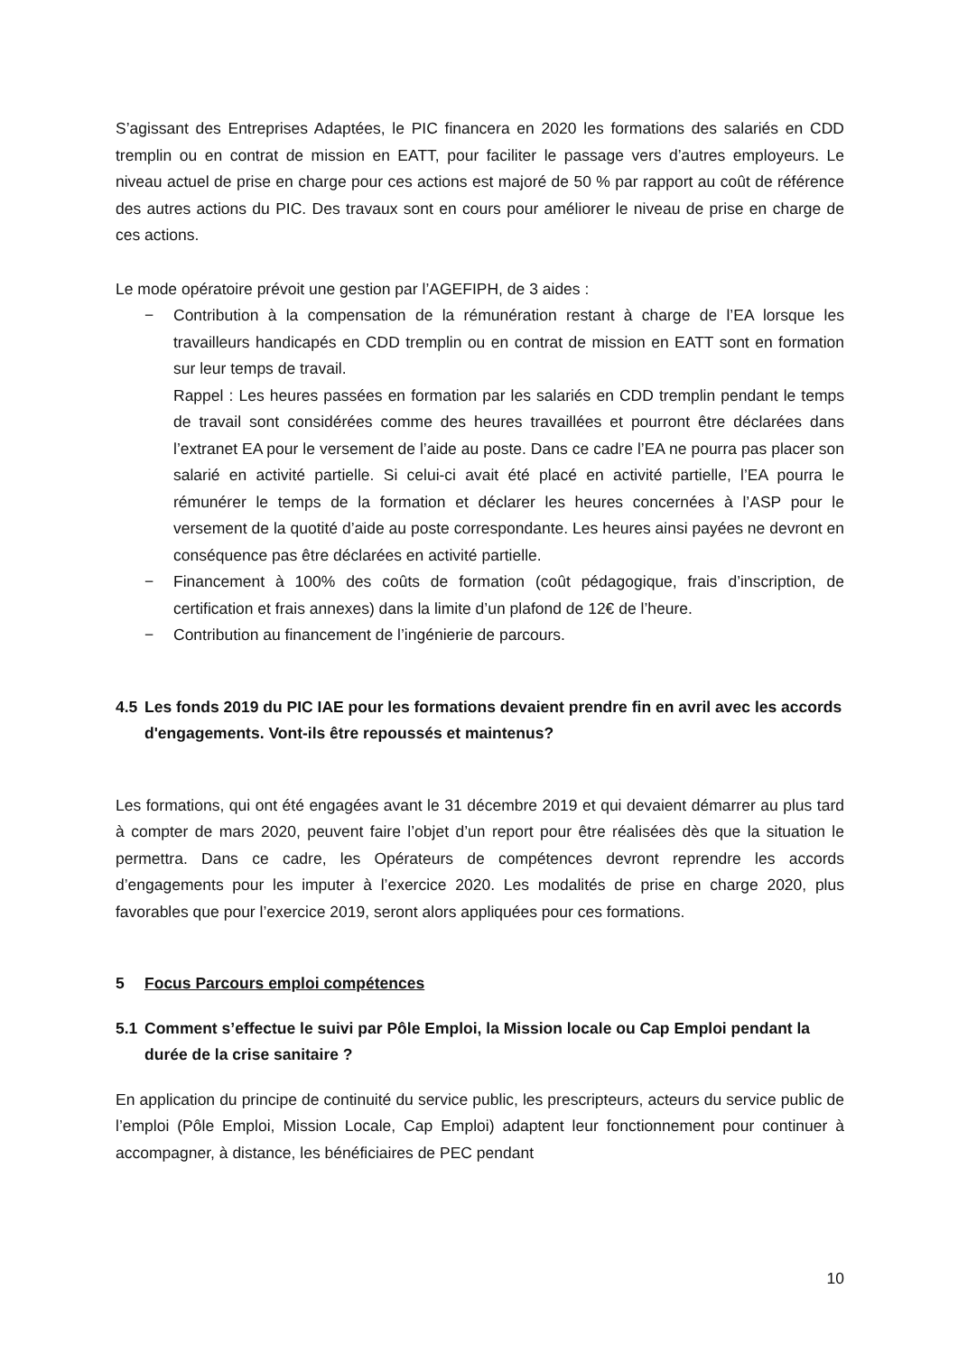S’agissant des Entreprises Adaptées, le PIC financera en 2020 les formations des salariés en CDD tremplin ou en contrat de mission en EATT, pour faciliter le passage vers d’autres employeurs. Le niveau actuel de prise en charge pour ces actions est majoré de 50 % par rapport au coût de référence des autres actions du PIC. Des travaux sont en cours pour améliorer le niveau de prise en charge de ces actions.
Le mode opératoire prévoit une gestion par l’AGEFIPH, de 3 aides :
− Contribution à la compensation de la rémunération restant à charge de l’EA lorsque les travailleurs handicapés en CDD tremplin ou en contrat de mission en EATT sont en formation sur leur temps de travail.
Rappel : Les heures passées en formation par les salariés en CDD tremplin pendant le temps de travail sont considérées comme des heures travaillées et pourront être déclarées dans l’extranet EA pour le versement de l’aide au poste. Dans ce cadre l’EA ne pourra pas placer son salarié en activité partielle. Si celui-ci avait été placé en activité partielle, l’EA pourra le rémunérer le temps de la formation et déclarer les heures concernées à l’ASP pour le versement de la quotité d’aide au poste correspondante. Les heures ainsi payées ne devront en conséquence pas être déclarées en activité partielle.
− Financement à 100% des coûts de formation (coût pédagogique, frais d’inscription, de certification et frais annexes) dans la limite d’un plafond de 12€ de l’heure.
− Contribution au financement de l’ingénierie de parcours.
4.5 Les fonds 2019 du PIC IAE pour les formations devaient prendre fin en avril avec les accords d'engagements. Vont-ils être repoussés et maintenus?
Les formations, qui ont été engagées avant le 31 décembre 2019 et qui devaient démarrer au plus tard à compter de mars 2020, peuvent faire l’objet d’un report pour être réalisées dès que la situation le permettra. Dans ce cadre, les Opérateurs de compétences devront reprendre les accords d’engagements pour les imputer à l’exercice 2020. Les modalités de prise en charge 2020, plus favorables que pour l’exercice 2019, seront alors appliquées pour ces formations.
5 Focus Parcours emploi compétences
5.1 Comment s’effectue le suivi par Pôle Emploi, la Mission locale ou Cap Emploi pendant la durée de la crise sanitaire ?
En application du principe de continuité du service public, les prescripteurs, acteurs du service public de l’emploi (Pôle Emploi, Mission Locale, Cap Emploi) adaptent leur fonctionnement pour continuer à accompagner, à distance, les bénéficiaires de PEC pendant
10